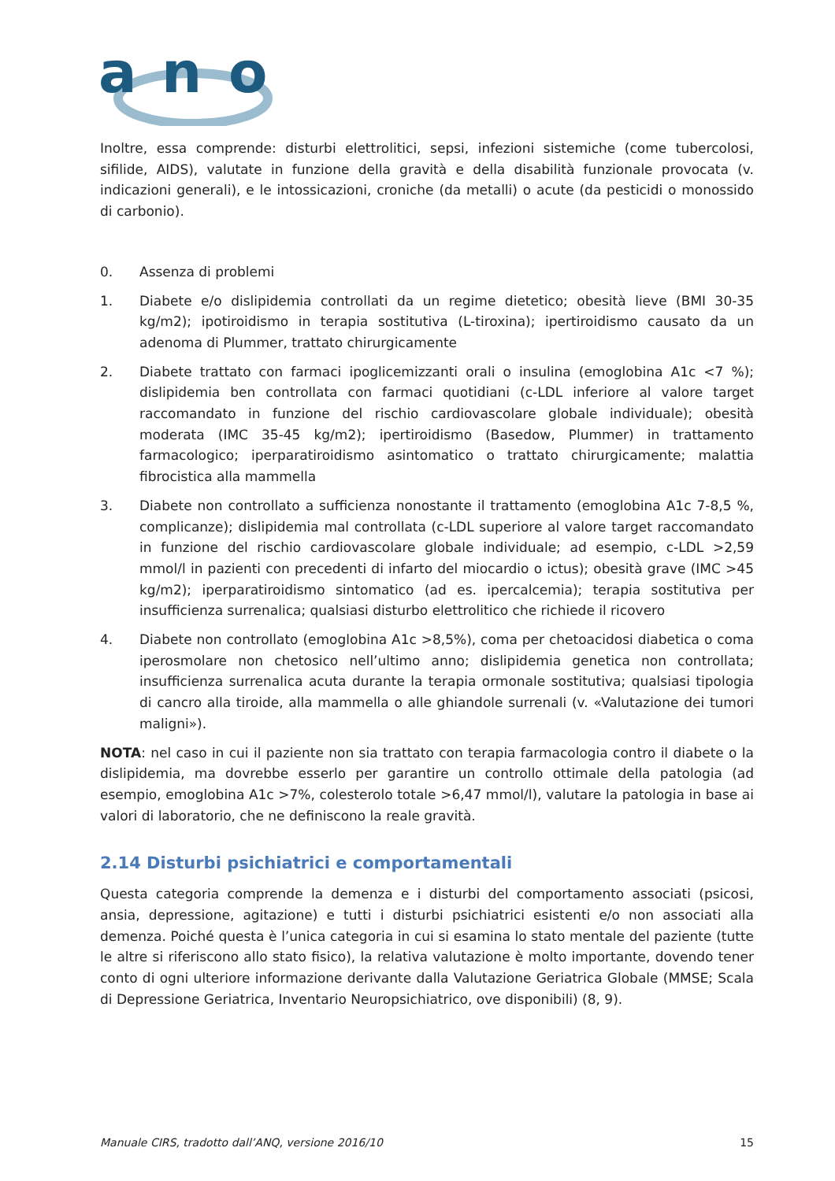a
n
o
Inoltre, essa comprende: disturbi elettrolitici, sepsi, infezioni sistemiche (come tubercolosi, sifilide, AIDS), valutate in funzione della gravità e della disabilità funzionale provocata (v. indicazioni generali), e le intossicazioni, croniche (da metalli) o acute (da pesticidi o monossido di carbonio).
0. Assenza di problemi
1. Diabete e/o dislipidemia controllati da un regime dietetico; obesità lieve (BMI 30-35 kg/m2); ipotiroidismo in terapia sostitutiva (L-tiroxina); ipertiroidismo causato da un adenoma di Plummer, trattato chirurgicamente
2. Diabete trattato con farmaci ipoglicemizzanti orali o insulina (emoglobina A1c <7 %); dislipidemia ben controllata con farmaci quotidiani (c-LDL inferiore al valore target raccomandato in funzione del rischio cardiovascolare globale individuale); obesità moderata (IMC 35-45 kg/m2); ipertiroidismo (Basedow, Plummer) in trattamento farmacologico; iperparatiroidismo asintomatico o trattato chirurgicamente; malattia fibrocistica alla mammella
3. Diabete non controllato a sufficienza nonostante il trattamento (emoglobina A1c 7-8,5 %, complicanze); dislipidemia mal controllata (c-LDL superiore al valore target raccomandato in funzione del rischio cardiovascolare globale individuale; ad esempio, c-LDL >2,59 mmol/l in pazienti con precedenti di infarto del miocardio o ictus); obesità grave (IMC >45 kg/m2); iperparatiroidismo sintomatico (ad es. ipercalcemia); terapia sostitutiva per insufficienza surrenalica; qualsiasi disturbo elettrolitico che richiede il ricovero
4. Diabete non controllato (emoglobina A1c >8,5%), coma per chetoacidosi diabetica o coma iperosmolare non chetosico nell’ultimo anno; dislipidemia genetica non controllata; insufficienza surrenalica acuta durante la terapia ormonale sostitutiva; qualsiasi tipologia di cancro alla tiroide, alla mammella o alle ghiandole surrenali (v. «Valutazione dei tumori maligni»).
NOTA: nel caso in cui il paziente non sia trattato con terapia farmacologia contro il diabete o la dislipidemia, ma dovrebbe esserlo per garantire un controllo ottimale della patologia (ad esempio, emoglobina A1c >7%, colesterolo totale >6,47 mmol/l), valutare la patologia in base ai valori di laboratorio, che ne definiscono la reale gravità.
2.14 Disturbi psichiatrici e comportamentali
Questa categoria comprende la demenza e i disturbi del comportamento associati (psicosi, ansia, depressione, agitazione) e tutti i disturbi psichiatrici esistenti e/o non associati alla demenza. Poiché questa è l’unica categoria in cui si esamina lo stato mentale del paziente (tutte le altre si riferiscono allo stato fisico), la relativa valutazione è molto importante, dovendo tener conto di ogni ulteriore informazione derivante dalla Valutazione Geriatrica Globale (MMSE; Scala di Depressione Geriatrica, Inventario Neuropsichiatrico, ove disponibili) (8, 9).
Manuale CIRS, tradotto dall’ANQ, versione 2016/10 15